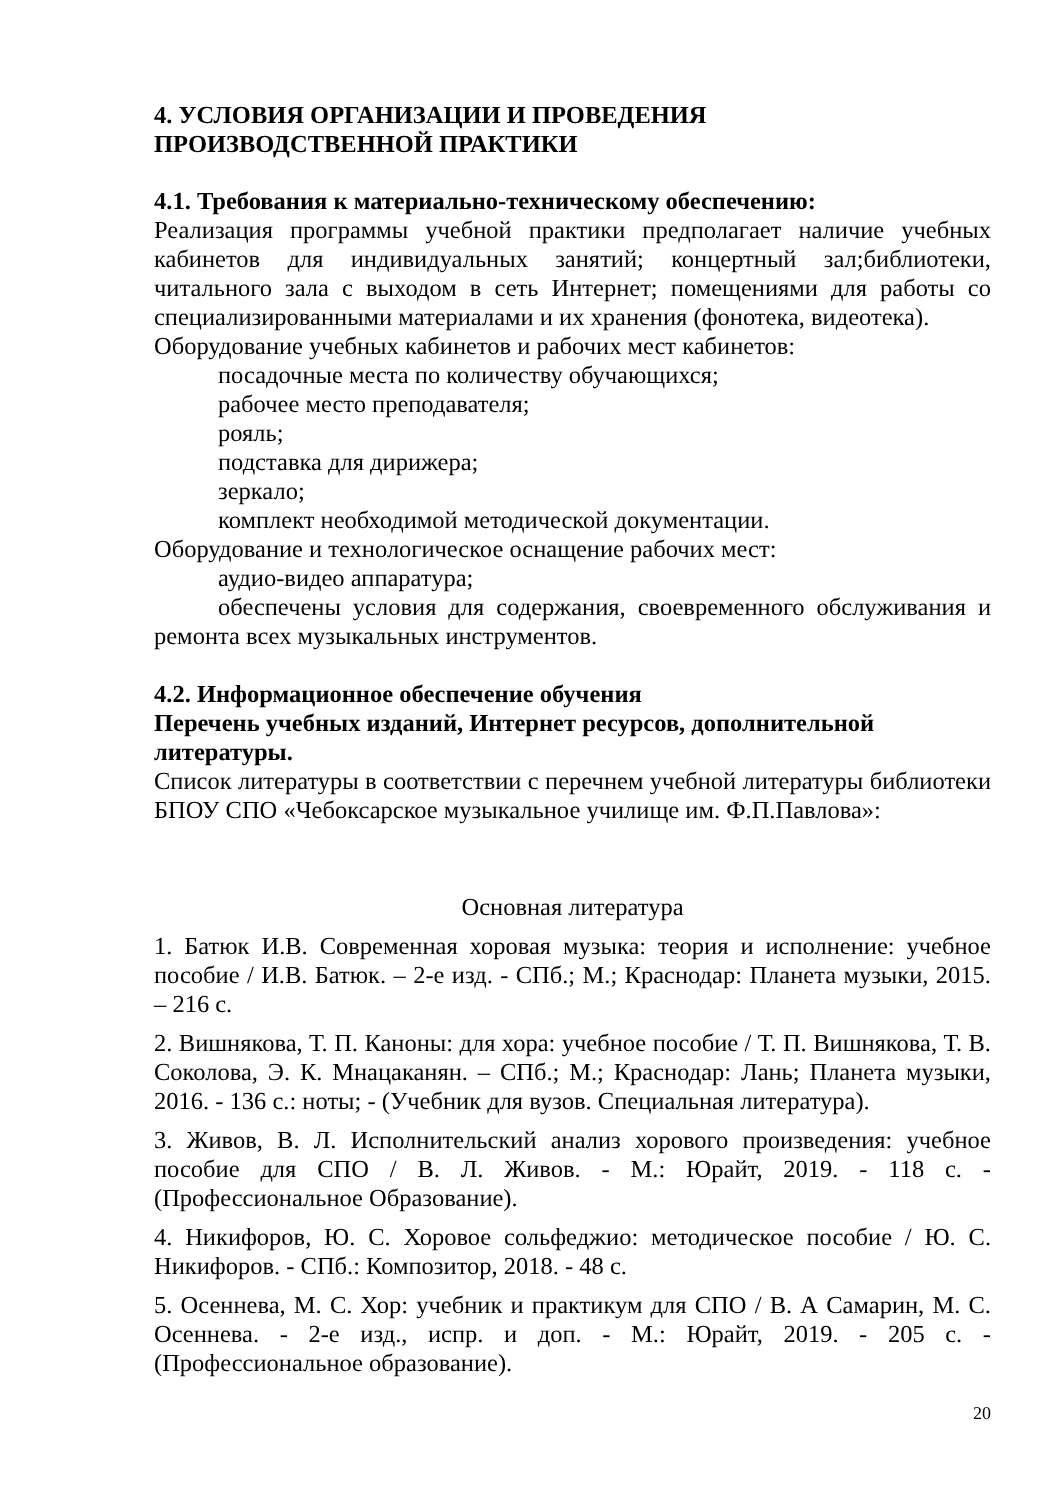4. УСЛОВИЯ ОРГАНИЗАЦИИ И ПРОВЕДЕНИЯ
ПРОИЗВОДСТВЕННОЙ ПРАКТИКИ
4.1. Требования к материально-техническому обеспечению:
Реализация программы учебной практики предполагает наличие учебных кабинетов для индивидуальных занятий; концертный зал;библиотеки, читального зала с выходом в сеть Интернет; помещениями для работы со специализированными материалами и их хранения (фонотека, видеотека).
Оборудование учебных кабинетов и рабочих мест кабинетов:
посадочные места по количеству обучающихся;
рабочее место преподавателя;
рояль;
подставка для дирижера;
зеркало;
комплект необходимой методической документации.
Оборудование и технологическое оснащение рабочих мест:
аудио-видео аппаратура;
обеспечены условия для содержания, своевременного обслуживания и ремонта всех музыкальных инструментов.
4.2. Информационное обеспечение обучения
Перечень учебных изданий, Интернет ресурсов, дополнительной литературы.
Список литературы в соответствии с перечнем учебной литературы библиотеки БПОУ СПО «Чебоксарское музыкальное училище им. Ф.П.Павлова»:
Основная литература
1. Батюк И.В. Современная хоровая музыка: теория и исполнение: учебное пособие / И.В. Батюк. – 2-е изд. - СПб.; М.; Краснодар: Планета музыки, 2015. – 216 с.
2. Вишнякова, Т. П. Каноны: для хора: учебное пособие / Т. П. Вишнякова, Т. В. Соколова, Э. К. Мнацаканян. – СПб.; М.; Краснодар: Лань; Планета музыки, 2016. - 136 с.: ноты; - (Учебник для вузов. Специальная литература).
3. Живов, В. Л. Исполнительский анализ хорового произведения: учебное пособие для СПО / В. Л. Живов. - М.: Юрайт, 2019. - 118 с. - (Профессиональное Образование).
4. Никифоров, Ю. С. Хоровое сольфеджио: методическое пособие / Ю. С. Никифоров. - СПб.: Композитор, 2018. - 48 с.
5. Осеннева, М. С. Хор: учебник и практикум для СПО / В. А Самарин, М. С. Осеннева. - 2-е изд., испр. и доп. - М.: Юрайт, 2019. - 205 с. - (Профессиональное образование).
20